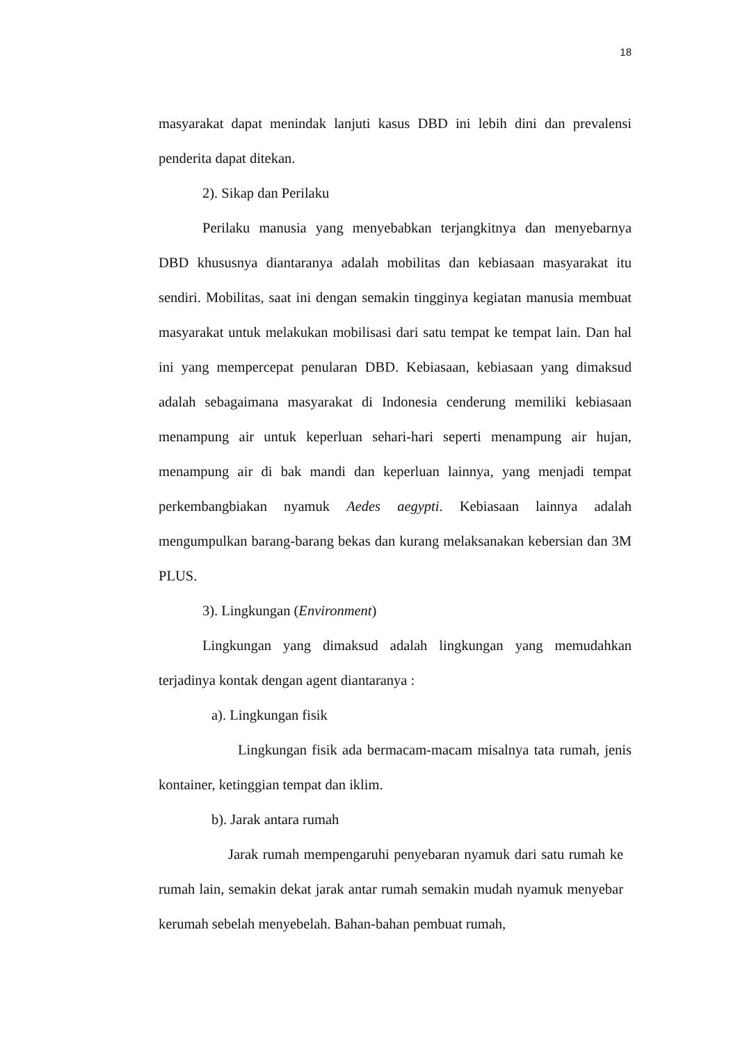18
masyarakat dapat menindak lanjuti kasus DBD ini lebih dini dan prevalensi penderita dapat ditekan.
2). Sikap dan Perilaku
Perilaku manusia yang menyebabkan terjangkitnya dan menyebarnya DBD khususnya diantaranya adalah mobilitas dan kebiasaan masyarakat itu sendiri. Mobilitas, saat ini dengan semakin tingginya kegiatan manusia membuat masyarakat untuk melakukan mobilisasi dari satu tempat ke tempat lain. Dan hal ini yang mempercepat penularan DBD. Kebiasaan, kebiasaan yang dimaksud adalah sebagaimana masyarakat di Indonesia cenderung memiliki kebiasaan menampung air untuk keperluan sehari-hari seperti menampung air hujan, menampung air di bak mandi dan keperluan lainnya, yang menjadi tempat perkembangbiakan nyamuk Aedes aegypti. Kebiasaan lainnya adalah mengumpulkan barang-barang bekas dan kurang melaksanakan kebersian dan 3M PLUS.
3). Lingkungan (Environment)
Lingkungan yang dimaksud adalah lingkungan yang memudahkan terjadinya kontak dengan agent diantaranya :
a). Lingkungan fisik
Lingkungan fisik ada bermacam-macam misalnya tata rumah, jenis kontainer, ketinggian tempat dan iklim.
b). Jarak antara rumah
Jarak rumah mempengaruhi penyebaran nyamuk dari satu rumah ke rumah lain, semakin dekat jarak antar rumah semakin mudah nyamuk menyebar kerumah sebelah menyebelah. Bahan-bahan pembuat rumah,